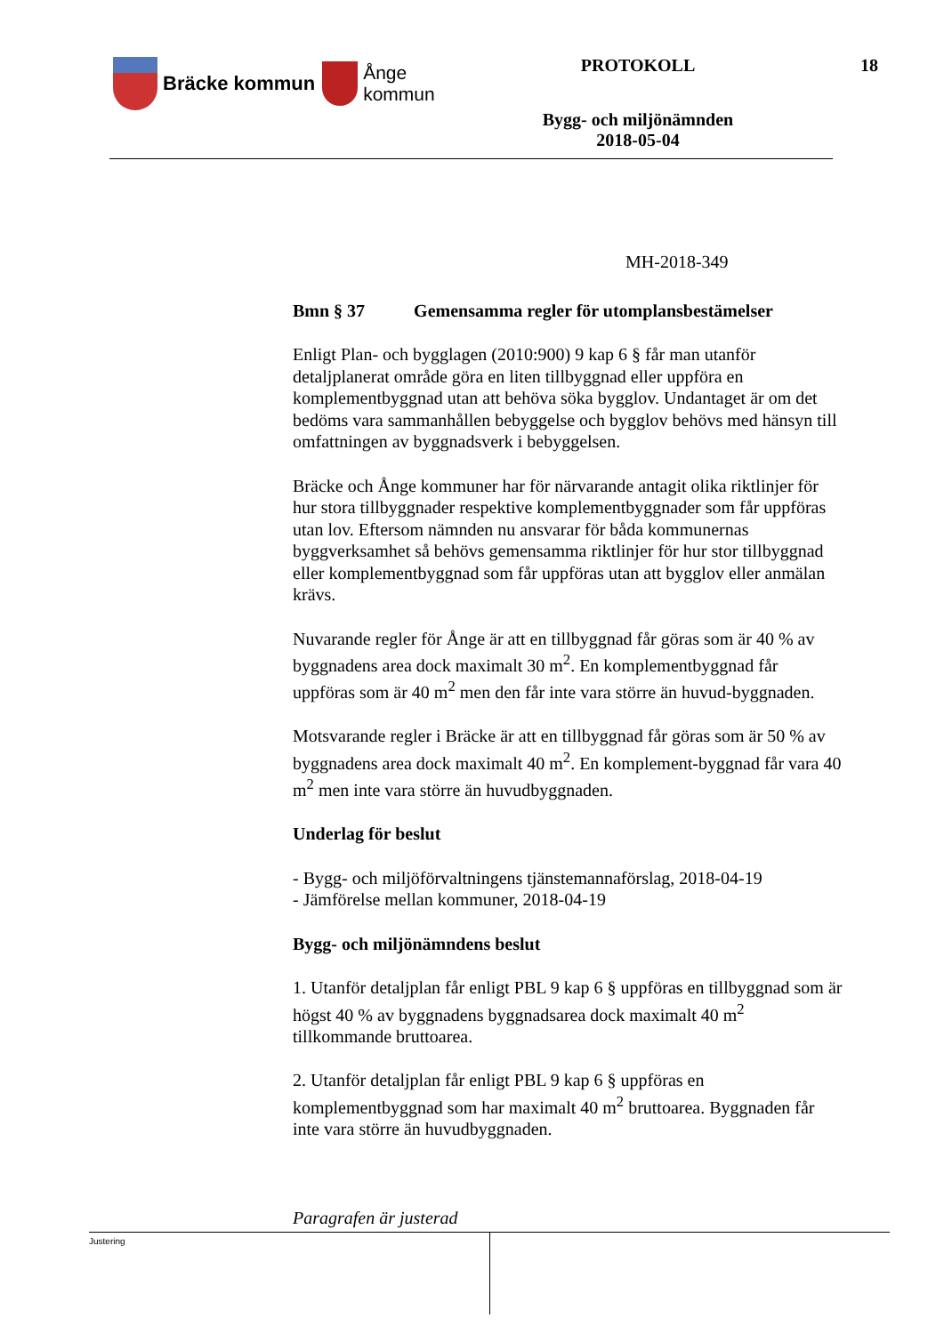Bräcke kommun
Ånge
kommun
PROTOKOLL
Bygg- och miljönämnden
2018-05-04
18
MH-2018-349
Bmn § 37 Gemensamma regler för utomplansbestämelser
Enligt Plan- och bygglagen (2010:900) 9 kap 6 § får man utanför detaljplanerat område göra en liten tillbyggnad eller uppföra en komplementbyggnad utan att behöva söka bygglov. Undantaget är om det bedöms vara sammanhållen bebyggelse och bygglov behövs med hänsyn till omfattningen av byggnadsverk i bebyggelsen.
Bräcke och Ånge kommuner har för närvarande antagit olika riktlinjer för hur stora tillbyggnader respektive komplementbyggnader som får uppföras utan lov. Eftersom nämnden nu ansvarar för båda kommunernas byggverksamhet så behövs gemensamma riktlinjer för hur stor tillbyggnad eller komplementbyggnad som får uppföras utan att bygglov eller anmälan krävs.
Nuvarande regler för Ånge är att en tillbyggnad får göras som är 40 % av byggnadens area dock maximalt 30 m<sup>2</sup>. En komplementbyggnad får uppföras som är 40 m<sup>2</sup> men den får inte vara större än huvud-byggnaden.
Motsvarande regler i Bräcke är att en tillbyggnad får göras som är 50 % av byggnadens area dock maximalt 40 m<sup>2</sup>. En komplement-byggnad får vara 40 m<sup>2</sup> men inte vara större än huvudbyggnaden.
Underlag för beslut
- Bygg- och miljöförvaltningens tjänstemannaförslag, 2018-04-19
- Jämförelse mellan kommuner, 2018-04-19
Bygg- och miljönämndens beslut
1. Utanför detaljplan får enligt PBL 9 kap 6 § uppföras en tillbyggnad som är högst 40 % av byggnadens byggnadsarea dock maximalt 40 m<sup>2</sup> tillkommande bruttoarea.
2. Utanför detaljplan får enligt PBL 9 kap 6 § uppföras en komplementbyggnad som har maximalt 40 m<sup>2</sup> bruttoarea. Byggnaden får inte vara större än huvudbyggnaden.
Paragrafen är justerad
Justering